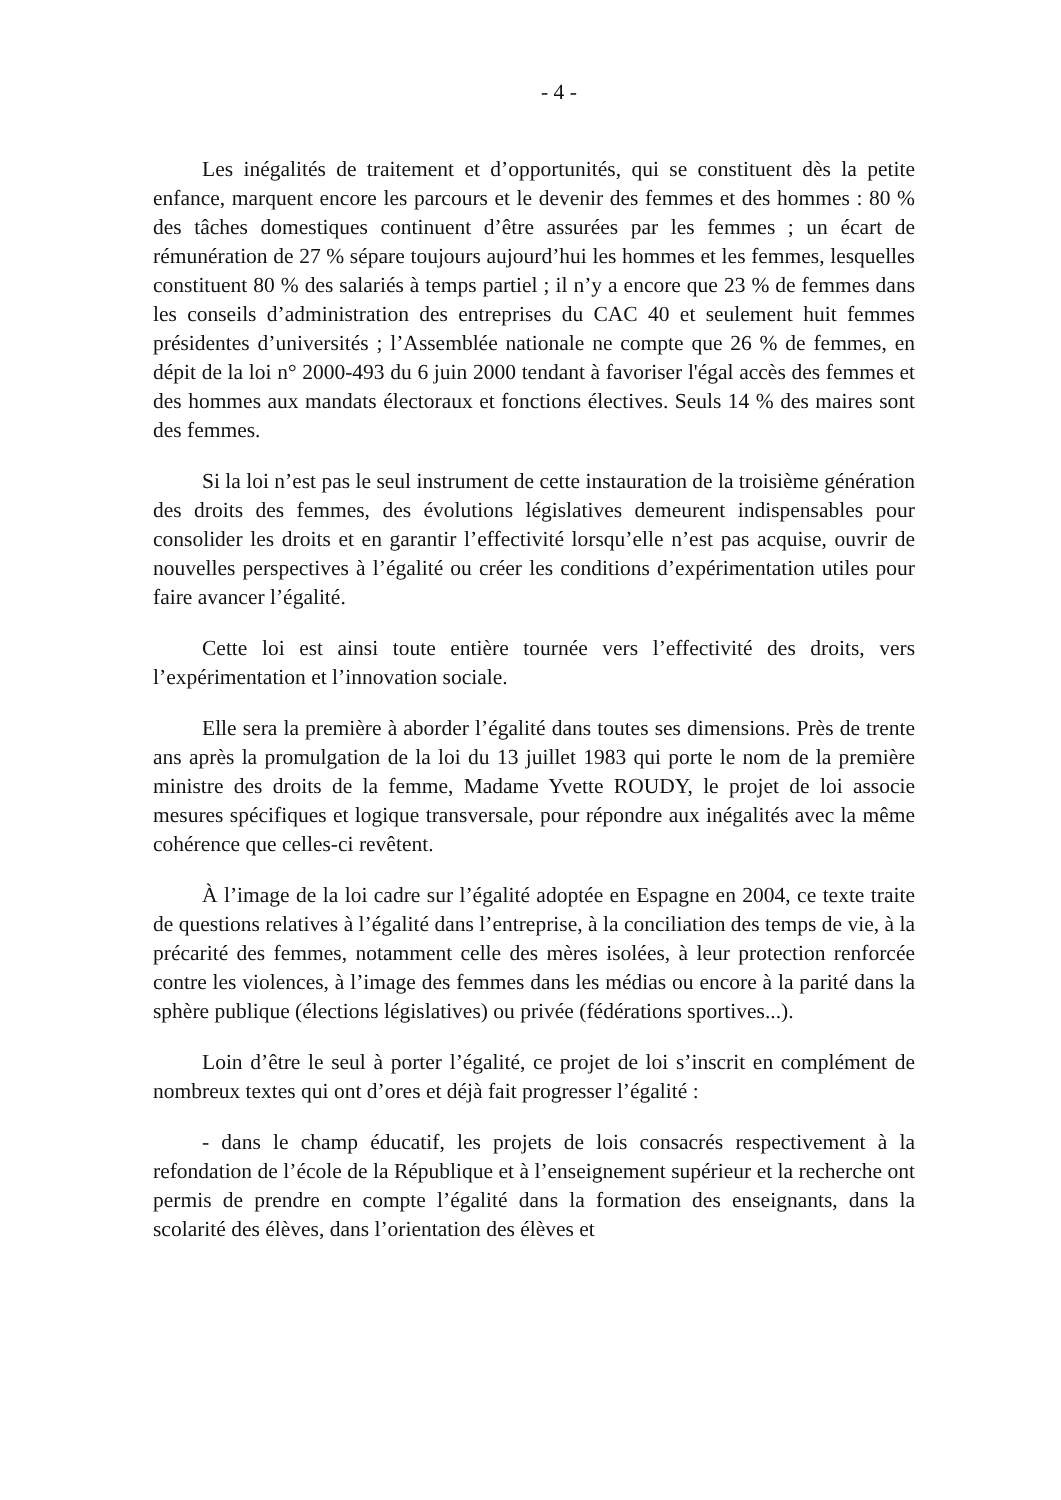- 4 -
Les inégalités de traitement et d’opportunités, qui se constituent dès la petite enfance, marquent encore les parcours et le devenir des femmes et des hommes : 80 % des tâches domestiques continuent d’être assurées par les femmes ; un écart de rémunération de 27 % sépare toujours aujourd’hui les hommes et les femmes, lesquelles constituent 80 % des salariés à temps partiel ; il n’y a encore que 23 % de femmes dans les conseils d’administration des entreprises du CAC 40 et seulement huit femmes présidentes d’universités ; l’Assemblée nationale ne compte que 26 % de femmes, en dépit de la loi n° 2000-493 du 6 juin 2000 tendant à favoriser l'égal accès des femmes et des hommes aux mandats électoraux et fonctions électives. Seuls 14 % des maires sont des femmes.
Si la loi n’est pas le seul instrument de cette instauration de la troisième génération des droits des femmes, des évolutions législatives demeurent indispensables pour consolider les droits et en garantir l’effectivité lorsqu’elle n’est pas acquise, ouvrir de nouvelles perspectives à l’égalité ou créer les conditions d’expérimentation utiles pour faire avancer l’égalité.
Cette loi est ainsi toute entière tournée vers l’effectivité des droits, vers l’expérimentation et l’innovation sociale.
Elle sera la première à aborder l’égalité dans toutes ses dimensions. Près de trente ans après la promulgation de la loi du 13 juillet 1983 qui porte le nom de la première ministre des droits de la femme, Madame Yvette ROUDY, le projet de loi associe mesures spécifiques et logique transversale, pour répondre aux inégalités avec la même cohérence que celles-ci revêtent.
À l’image de la loi cadre sur l’égalité adoptée en Espagne en 2004, ce texte traite de questions relatives à l’égalité dans l’entreprise, à la conciliation des temps de vie, à la précarité des femmes, notamment celle des mères isolées, à leur protection renforcée contre les violences, à l’image des femmes dans les médias ou encore à la parité dans la sphère publique (élections législatives) ou privée (fédérations sportives...).
Loin d’être le seul à porter l’égalité, ce projet de loi s’inscrit en complément de nombreux textes qui ont d’ores et déjà fait progresser l’égalité :
- dans le champ éducatif, les projets de lois consacrés respectivement à la refondation de l’école de la République et à l’enseignement supérieur et la recherche ont permis de prendre en compte l’égalité dans la formation des enseignants, dans la scolarité des élèves, dans l’orientation des élèves et